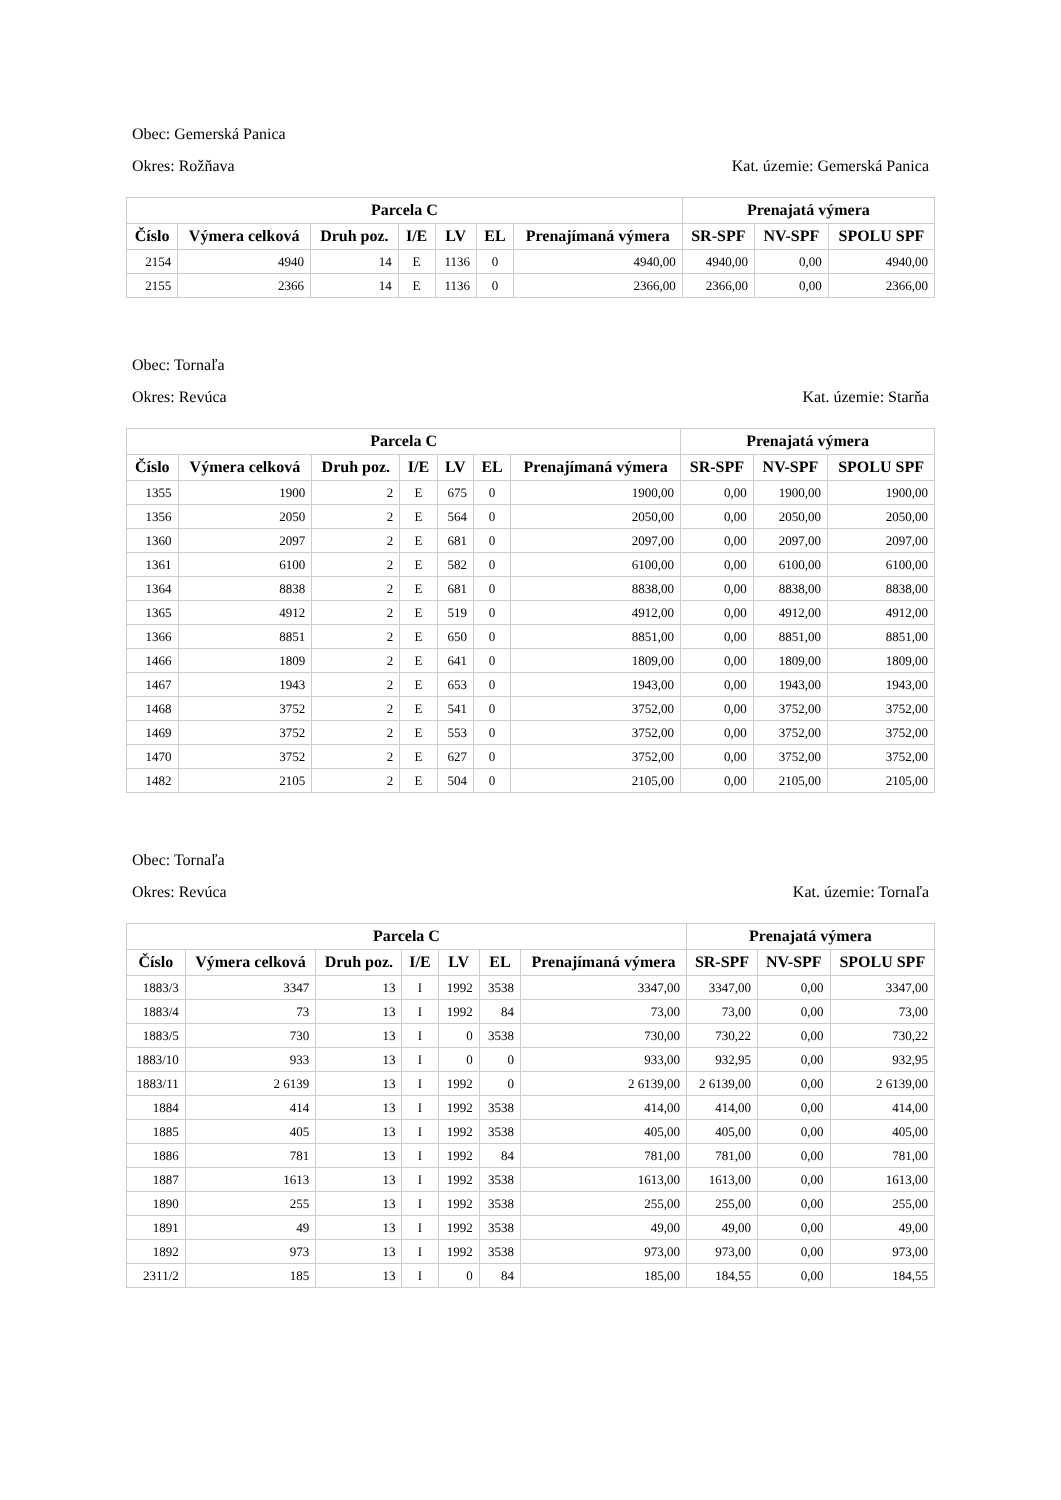Obec: Gemerská Panica
Okres: Rožňava Kat. územie: Gemerská Panica
| Parcela C | | | | | | | Prenajatá výmera | | |
| --- | --- | --- | --- | --- | --- | --- | --- | --- | --- |
| Číslo | Výmera celková | Druh poz. | I/E | LV | EL | Prenajímaná výmera | SR-SPF | NV-SPF | SPOLU SPF |
| 2154 | 4940 | 14 | E | 1136 | 0 | 4940,00 | 4940,00 | 0,00 | 4940,00 |
| 2155 | 2366 | 14 | E | 1136 | 0 | 2366,00 | 2366,00 | 0,00 | 2366,00 |
Obec: Tornaľa
Okres: Revúca Kat. územie: Starňa
| Parcela C | | | | | | | Prenajatá výmera | | |
| --- | --- | --- | --- | --- | --- | --- | --- | --- | --- |
| Číslo | Výmera celková | Druh poz. | I/E | LV | EL | Prenajímaná výmera | SR-SPF | NV-SPF | SPOLU SPF |
| 1355 | 1900 | 2 | E | 675 | 0 | 1900,00 | 0,00 | 1900,00 | 1900,00 |
| 1356 | 2050 | 2 | E | 564 | 0 | 2050,00 | 0,00 | 2050,00 | 2050,00 |
| 1360 | 2097 | 2 | E | 681 | 0 | 2097,00 | 0,00 | 2097,00 | 2097,00 |
| 1361 | 6100 | 2 | E | 582 | 0 | 6100,00 | 0,00 | 6100,00 | 6100,00 |
| 1364 | 8838 | 2 | E | 681 | 0 | 8838,00 | 0,00 | 8838,00 | 8838,00 |
| 1365 | 4912 | 2 | E | 519 | 0 | 4912,00 | 0,00 | 4912,00 | 4912,00 |
| 1366 | 8851 | 2 | E | 650 | 0 | 8851,00 | 0,00 | 8851,00 | 8851,00 |
| 1466 | 1809 | 2 | E | 641 | 0 | 1809,00 | 0,00 | 1809,00 | 1809,00 |
| 1467 | 1943 | 2 | E | 653 | 0 | 1943,00 | 0,00 | 1943,00 | 1943,00 |
| 1468 | 3752 | 2 | E | 541 | 0 | 3752,00 | 0,00 | 3752,00 | 3752,00 |
| 1469 | 3752 | 2 | E | 553 | 0 | 3752,00 | 0,00 | 3752,00 | 3752,00 |
| 1470 | 3752 | 2 | E | 627 | 0 | 3752,00 | 0,00 | 3752,00 | 3752,00 |
| 1482 | 2105 | 2 | E | 504 | 0 | 2105,00 | 0,00 | 2105,00 | 2105,00 |
Obec: Tornaľa
Okres: Revúca Kat. územie: Tornaľa
| Parcela C | | | | | | | Prenajatá výmera | | |
| --- | --- | --- | --- | --- | --- | --- | --- | --- | --- |
| Číslo | Výmera celková | Druh poz. | I/E | LV | EL | Prenajímaná výmera | SR-SPF | NV-SPF | SPOLU SPF |
| 1883/3 | 3347 | 13 | I | 1992 | 3538 | 3347,00 | 3347,00 | 0,00 | 3347,00 |
| 1883/4 | 73 | 13 | I | 1992 | 84 | 73,00 | 73,00 | 0,00 | 73,00 |
| 1883/5 | 730 | 13 | I | 0 | 3538 | 730,00 | 730,22 | 0,00 | 730,22 |
| 1883/10 | 933 | 13 | I | 0 | 0 | 933,00 | 932,95 | 0,00 | 932,95 |
| 1883/11 | 2 6139 | 13 | I | 1992 | 0 | 2 6139,00 | 2 6139,00 | 0,00 | 2 6139,00 |
| 1884 | 414 | 13 | I | 1992 | 3538 | 414,00 | 414,00 | 0,00 | 414,00 |
| 1885 | 405 | 13 | I | 1992 | 3538 | 405,00 | 405,00 | 0,00 | 405,00 |
| 1886 | 781 | 13 | I | 1992 | 84 | 781,00 | 781,00 | 0,00 | 781,00 |
| 1887 | 1613 | 13 | I | 1992 | 3538 | 1613,00 | 1613,00 | 0,00 | 1613,00 |
| 1890 | 255 | 13 | I | 1992 | 3538 | 255,00 | 255,00 | 0,00 | 255,00 |
| 1891 | 49 | 13 | I | 1992 | 3538 | 49,00 | 49,00 | 0,00 | 49,00 |
| 1892 | 973 | 13 | I | 1992 | 3538 | 973,00 | 973,00 | 0,00 | 973,00 |
| 2311/2 | 185 | 13 | I | 0 | 84 | 185,00 | 184,55 | 0,00 | 184,55 |